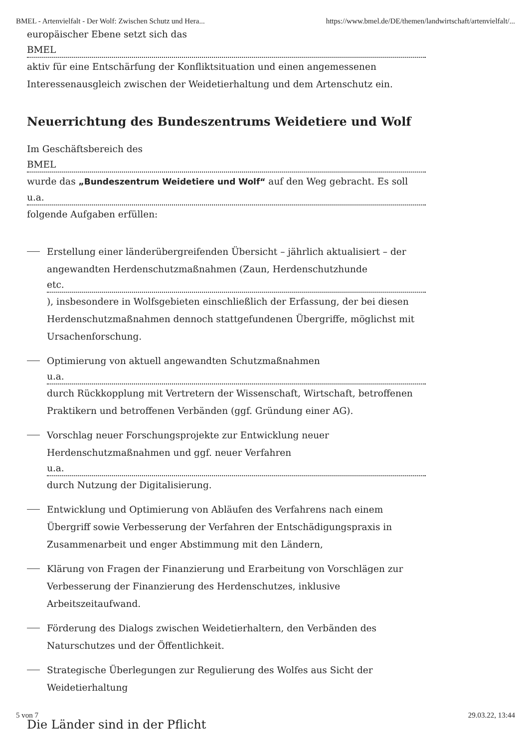BMEL - Artenvielfalt - Der Wolf: Zwischen Schutz und Hera... https://www.bmel.de/DE/themen/landwirtschaft/artenvielfalt/...
europäischer Ebene setzt sich das
BMEL
aktiv für eine Entschärfung der Konfliktsituation und einen angemessenen Interessenausgleich zwischen der Weidetierhaltung und dem Artenschutz ein.
Neuerrichtung des Bundeszentrums Weidetiere und Wolf
Im Geschäftsbereich des
BMEL
wurde das „Bundeszentrum Weidetiere und Wolf“ auf den Weg gebracht. Es soll
u.a.
folgende Aufgaben erfüllen:
Erstellung einer länderübergreifenden Übersicht – jährlich aktualisiert – der angewandten Herdenschutzmaßnahmen (Zaun, Herdenschutzhunde
etc.
), insbesondere in Wolfsgebieten einschließlich der Erfassung, der bei diesen Herdenschutzmaßnahmen dennoch stattgefundenen Übergriffe, möglichst mit Ursachenforschung.
Optimierung von aktuell angewandten Schutzmaßnahmen
u.a.
durch Rückkopplung mit Vertretern der Wissenschaft, Wirtschaft, betroffenen Praktikern und betroffenen Verbänden (ggf. Gründung einer AG).
Vorschlag neuer Forschungsprojekte zur Entwicklung neuer Herdenschutzmaßnahmen und ggf. neuer Verfahren
u.a.
durch Nutzung der Digitalisierung.
Entwicklung und Optimierung von Abläufen des Verfahrens nach einem Übergriff sowie Verbesserung der Verfahren der Entschädigungspraxis in Zusammenarbeit und enger Abstimmung mit den Ländern,
Klärung von Fragen der Finanzierung und Erarbeitung von Vorschlägen zur Verbesserung der Finanzierung des Herdenschutzes, inklusive Arbeitszeitaufwand.
Förderung des Dialogs zwischen Weidetierhaltern, den Verbänden des Naturschutzes und der Öffentlichkeit.
Strategische Überlegungen zur Regulierung des Wolfes aus Sicht der Weidetierhaltung
5 von 7 29.03.22, 13:44
Die Länder sind in der Pflicht